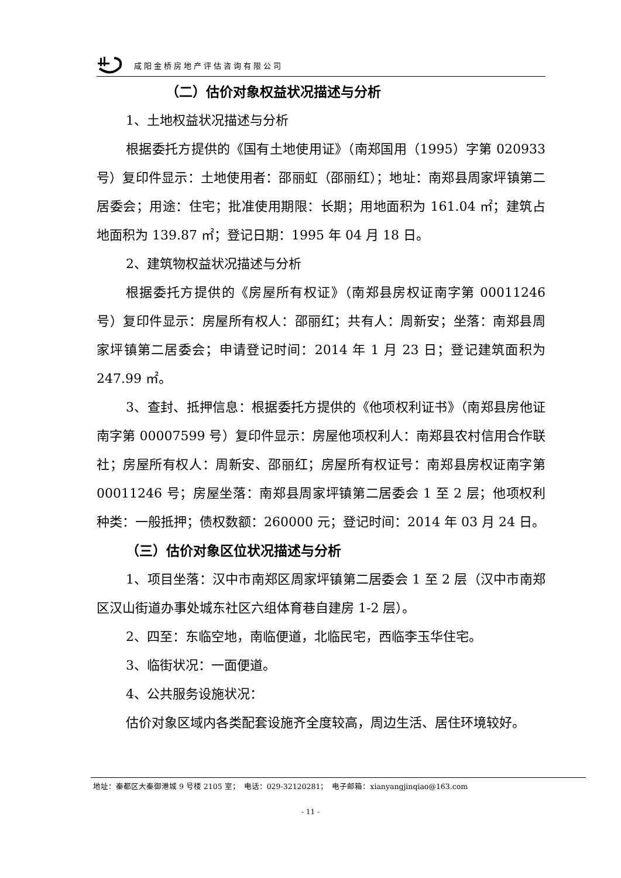咸阳金桥房地产评估咨询有限公司
（二）估价对象权益状况描述与分析
1、土地权益状况描述与分析
根据委托方提供的《国有土地使用证》（南郑国用（1995）字第 020933 号）复印件显示：土地使用者：邵丽虹（邵丽红）；地址：南郑县周家坪镇第二居委会；用途：住宅；批准使用期限：长期；用地面积为 161.04 ㎡；建筑占地面积为 139.87 ㎡；登记日期：1995 年 04 月 18 日。
2、建筑物权益状况描述与分析
根据委托方提供的《房屋所有权证》（南郑县房权证南字第 00011246 号）复印件显示：房屋所有权人：邵丽红；共有人：周新安；坐落：南郑县周家坪镇第二居委会；申请登记时间：2014 年 1 月 23 日；登记建筑面积为 247.99 ㎡。
3、查封、抵押信息：根据委托方提供的《他项权利证书》（南郑县房他证南字第 00007599 号）复印件显示：房屋他项权利人：南郑县农村信用合作联社；房屋所有权人：周新安、邵丽红；房屋所有权证号：南郑县房权证南字第 00011246 号；房屋坐落：南郑县周家坪镇第二居委会 1 至 2 层；他项权利种类：一般抵押；债权数额：260000 元；登记时间：2014 年 03 月 24 日。
（三）估价对象区位状况描述与分析
1、项目坐落：汉中市南郑区周家坪镇第二居委会 1 至 2 层（汉中市南郑区汉山街道办事处城东社区六组体育巷自建房 1-2 层）。
2、四至：东临空地，南临便道，北临民宅，西临李玉华住宅。
3、临街状况：一面便道。
4、公共服务设施状况：
估价对象区域内各类配套设施齐全度较高，周边生活、居住环境较好。
地址：秦都区大秦御港城 9 号楼 2105 室；　电话：029-32120281；　电子邮箱：xianyangjinqiao@163.com
- 11 -